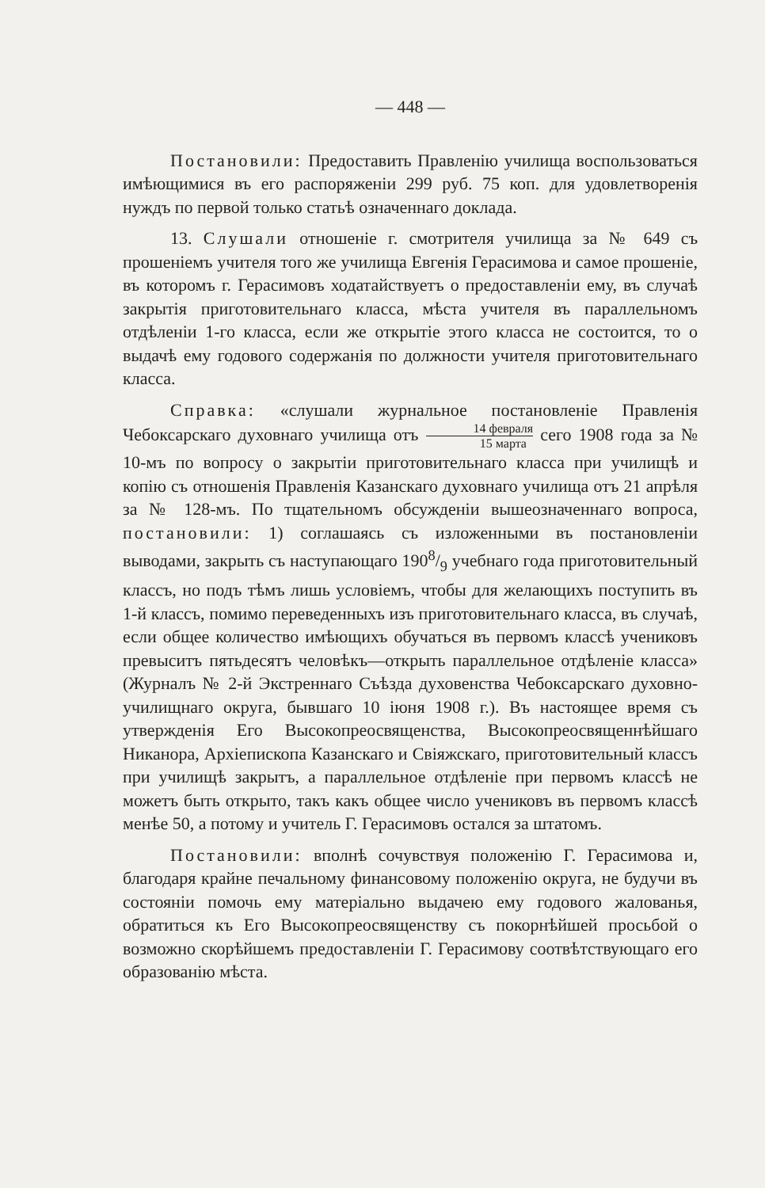— 448 —
Постановили: Предоставить Правленію училища воспользоваться имѣющимися въ его распоряженіи 299 руб. 75 коп. для удовлетворенія нуждъ по первой только статьѣ означеннаго доклада.
13. Слушали отношеніе г. смотрителя училища за № 649 съ прошеніемъ учителя того же училища Евгенія Герасимова и самое прошеніе, въ которомъ г. Герасимовъ ходатайствуетъ о предоставленіи ему, въ случаѣ закрытія приготовительнаго класса, мѣста учителя въ параллельномъ отдѣленіи 1-го класса, если же открытіе этого класса не состоится, то о выдачѣ ему годового содержанія по должности учителя приготовительнаго класса.
Справка: «слушали журнальное постановленіе Правленія Чебоксарскаго духовнаго училища отъ 14 февраля 15 марта сего 1908 года за № 10-мъ по вопросу о закрытіи приготовительнаго класса при училищѣ и копію съ отношенія Правленія Казанскаго духовнаго училища отъ 21 апрѣля за № 128-мъ. По тщательномъ обсужденіи вышеозначеннаго вопроса, постановили: 1) соглашаясь съ изложенными въ постановленіи выводами, закрыть съ наступающаго 1908/9 учебнаго года приготовительный классъ, но подъ тѣмъ лишь условіемъ, чтобы для желающихъ поступить въ 1-й классъ, помимо переведенныхъ изъ приготовительнаго класса, въ случаѣ, если общее количество имѣющихъ обучаться въ первомъ классѣ учениковъ превыситъ пятьдесятъ человѣкъ—открыть параллельное отдѣленіе класса» (Журналъ № 2-й Экстреннаго Съѣзда духовенства Чебоксарскаго духовно-училищнаго округа, бывшаго 10 іюня 1908 г.). Въ настоящее время съ утвержденія Его Высокопреосвященства, Высокопреосвященнѣйшаго Никанора, Архіепископа Казанскаго и Свіяжскаго, приготовительный классъ при училищѣ закрытъ, а параллельное отдѣленіе при первомъ классѣ не можетъ быть открыто, такъ какъ общее число учениковъ въ первомъ классѣ менѣе 50, а потому и учитель Г. Герасимовъ остался за штатомъ.
Постановили: вполнѣ сочувствуя положенію Г. Герасимова и, благодаря крайне печальному финансовому положенію округа, не будучи въ состояніи помочь ему матеріально выдачею ему годового жалованья, обратиться къ Его Высокопреосвященству съ покорнѣйшей просьбой о возможно скорѣйшемъ предоставленіи Г. Герасимову соотвѣтствующаго его образованію мѣста.